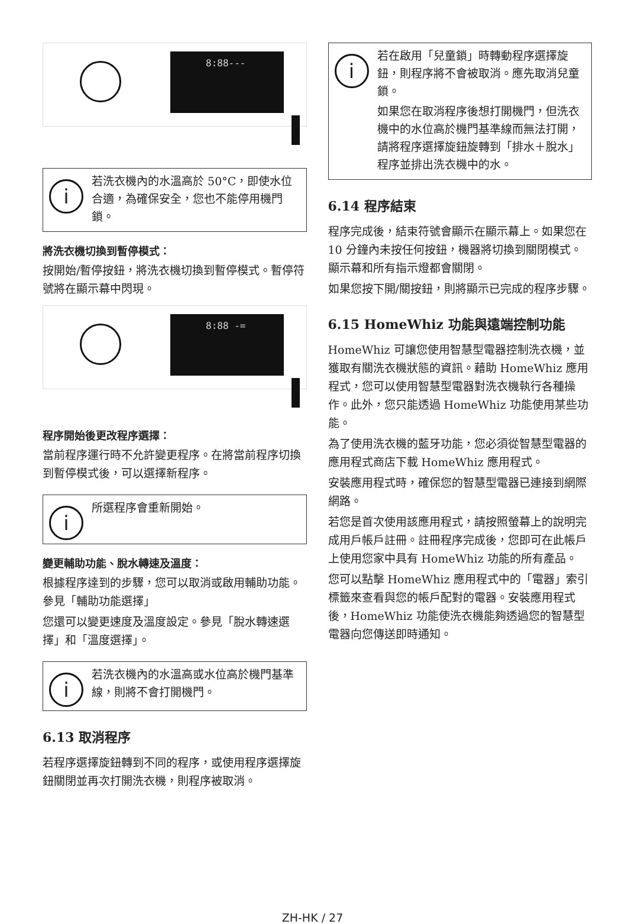8:88---
i
若洗衣機內的水溫高於 50°C，即使水位合適，為確保安全，您也不能停用機門鎖。
將洗衣機切換到暫停模式：
按開始/暫停按鈕，將洗衣機切換到暫停模式。暫停符號將在顯示幕中閃現。
8:88 -=
程序開始後更改程序選擇：
當前程序運行時不允許變更程序。在將當前程序切換到暫停模式後，可以選擇新程序。
i
所選程序會重新開始。
變更輔助功能、脫水轉速及溫度：
根據程序達到的步驟，您可以取消或啟用輔助功能。參見「輔助功能選擇」
您還可以變更速度及溫度設定。參見「脫水轉速選擇」和「溫度選擇」。
i
若洗衣機內的水溫高或水位高於機門基準線，則將不會打開機門。
6.13 取消程序
若程序選擇旋鈕轉到不同的程序，或使用程序選擇旋鈕關閉並再次打開洗衣機，則程序被取消。
i
若在啟用「兒童鎖」時轉動程序選擇旋鈕，則程序將不會被取消。應先取消兒童鎖。
如果您在取消程序後想打開機門，但洗衣機中的水位高於機門基準線而無法打開，請將程序選擇旋鈕旋轉到「排水＋脫水」程序並排出洗衣機中的水。
6.14 程序結束
程序完成後，結束符號會顯示在顯示幕上。如果您在 10 分鐘內未按任何按鈕，機器將切換到關閉模式。顯示幕和所有指示燈都會關閉。
如果您按下開/關按鈕，則將顯示已完成的程序步驟。
6.15 HomeWhiz 功能與遠端控制功能
HomeWhiz 可讓您使用智慧型電器控制洗衣機，並獲取有關洗衣機狀態的資訊。藉助 HomeWhiz 應用程式，您可以使用智慧型電器對洗衣機執行各種操作。此外，您只能透過 HomeWhiz 功能使用某些功能。
為了使用洗衣機的藍牙功能，您必須從智慧型電器的應用程式商店下載 HomeWhiz 應用程式。
安裝應用程式時，確保您的智慧型電器已連接到網際網路。
若您是首次使用該應用程式，請按照螢幕上的說明完成用戶帳戶註冊。註冊程序完成後，您即可在此帳戶上使用您家中具有 HomeWhiz 功能的所有產品。
您可以點擊 HomeWhiz 應用程式中的「電器」索引標籤來查看與您的帳戶配對的電器。安裝應用程式後，HomeWhiz 功能使洗衣機能夠透過您的智慧型電器向您傳送即時通知。
ZH-HK / 27